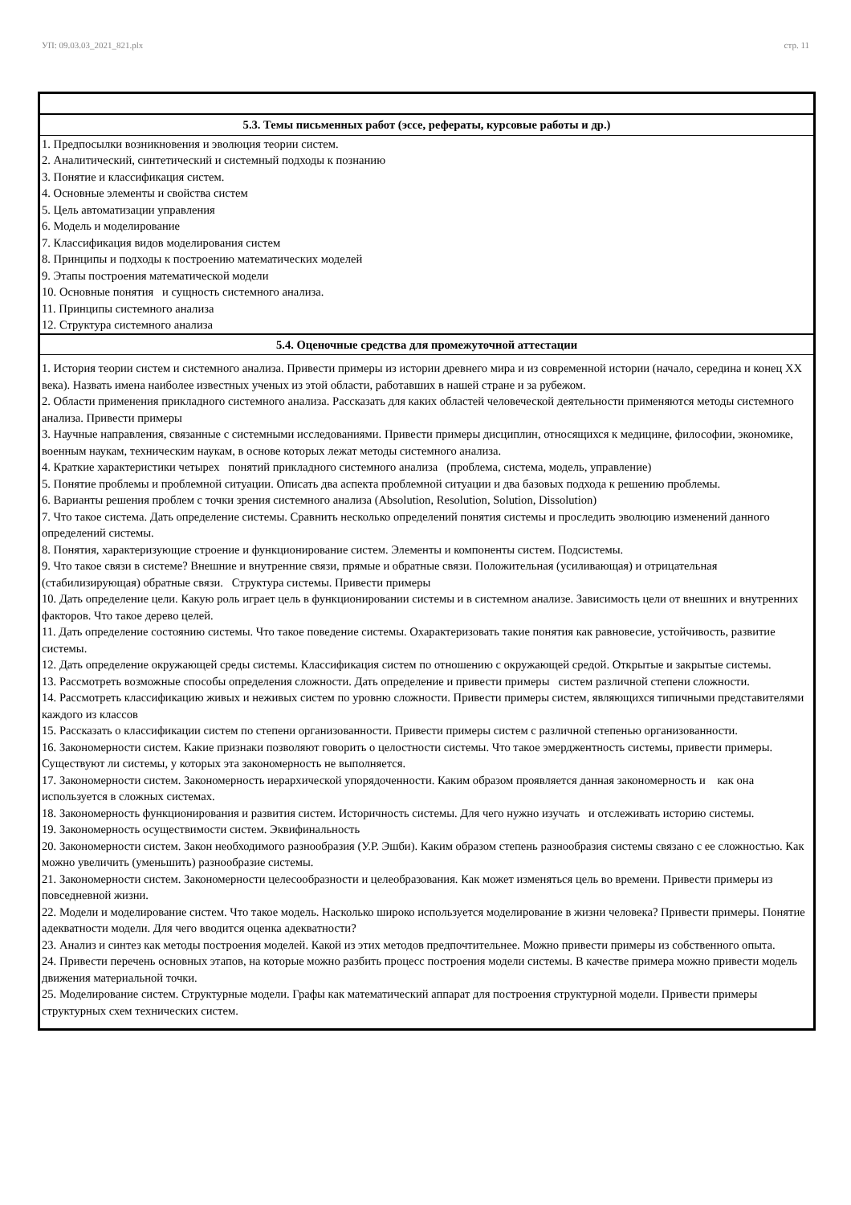УП: 09.03.03_2021_821.plx стр. 11
| 5.3. Темы письменных работ (эссе, рефераты, курсовые работы и др.) |
| --- |
| 1. Предпосылки возникновения и эволюция теории систем. 2. Аналитический, синтетический и системный подходы к познанию 3. Понятие и классификация систем. 4. Основные элементы и свойства систем 5. Цель автоматизации управления 6. Модель и моделирование 7. Классификация видов моделирования систем 8. Принципы и подходы к построению математических моделей 9. Этапы построения математической модели 10. Основные понятия и сущность системного анализа. 11. Принципы системного анализа 12. Структура системного анализа |
| 5.4. Оценочные средства для промежуточной аттестации |
| 1. История теории систем и системного анализа. Привести примеры из истории древнего мира и из современной истории (начало, середина и конец XX века). Назвать имена наиболее известных ученых из этой области, работавших в нашей стране и за рубежом. 2. Области применения прикладного системного анализа. Рассказать для каких областей человеческой деятельности применяются методы системного анализа. Привести примеры 3. Научные направления, связанные с системными исследованиями. Привести примеры дисциплин, относящихся к медицине, философии, экономике, военным наукам, техническим наукам, в основе которых лежат методы системного анализа. 4. Краткие характеристики четырех понятий прикладного системного анализа (проблема, система, модель, управление) 5. Понятие проблемы и проблемной ситуации. Описать два аспекта проблемной ситуации и два базовых подхода к решению проблемы. 6. Варианты решения проблем с точки зрения системного анализа (Absolution, Resolution, Solution, Dissolution) 7. Что такое система. Дать определение системы. Сравнить несколько определений понятия системы и проследить эволюцию изменений данного определений системы. 8. Понятия, характеризующие строение и функционирование систем. Элементы и компоненты систем. Подсистемы. 9. Что такое связи в системе? Внешние и внутренние связи, прямые и обратные связи. Положительная (усиливающая) и отрицательная (стабилизирующая) обратные связи. Структура системы. Привести примеры 10. Дать определение цели. Какую роль играет цель в функционировании системы и в системном анализе. Зависимость цели от внешних и внутренних факторов. Что такое дерево целей. 11. Дать определение состоянию системы. Что такое поведение системы. Охарактеризовать такие понятия как равновесие, устойчивость, развитие системы. 12. Дать определение окружающей среды системы. Классификация систем по отношению с окружающей средой. Открытые и закрытые системы. 13. Рассмотреть возможные способы определения сложности. Дать определение и привести примеры систем различной степени сложности. 14. Рассмотреть классификацию живых и неживых систем по уровню сложности. Привести примеры систем, являющихся типичными представителями каждого из классов 15. Рассказать о классификации систем по степени организованности. Привести примеры систем с различной степенью организованности. 16. Закономерности систем. Какие признаки позволяют говорить о целостности системы. Что такое эмерджентность системы, привести примеры. Существуют ли системы, у которых эта закономерность не выполняется. 17. Закономерности систем. Закономерность иерархической упорядоченности. Каким образом проявляется данная закономерность и как она используется в сложных системах. 18. Закономерность функционирования и развития систем. Историчность системы. Для чего нужно изучать и отслеживать историю системы. 19. Закономерность осуществимости систем. Эквифинальность 20. Закономерности систем. Закон необходимого разнообразия (У.Р. Эшби). Каким образом степень разнообразия системы связано с ее сложностью. Как можно увеличить (уменьшить) разнообразие системы. 21. Закономерности систем. Закономерности целесообразности и целеобразования. Как может изменяться цель во времени. Привести примеры из повседневной жизни. 22. Модели и моделирование систем. Что такое модель. Насколько широко используется моделирование в жизни человека? Привести примеры. Понятие адекватности модели. Для чего вводится оценка адекватности? 23. Анализ и синтез как методы построения моделей. Какой из этих методов предпочтительнее. Можно привести примеры из собственного опыта. 24. Привести перечень основных этапов, на которые можно разбить процесс построения модели системы. В качестве примера можно привести модель движения материальной точки. 25. Моделирование систем. Структурные модели. Графы как математический аппарат для построения структурной модели. Привести примеры структурных схем технических систем. |